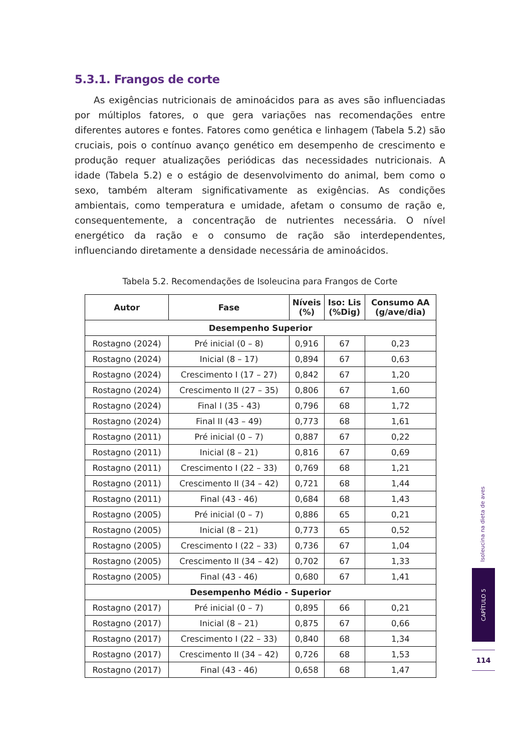5.3.1. Frangos de corte
As exigências nutricionais de aminoácidos para as aves são influenciadas por múltiplos fatores, o que gera variações nas recomendações entre diferentes autores e fontes. Fatores como genética e linhagem (Tabela 5.2) são cruciais, pois o contínuo avanço genético em desempenho de crescimento e produção requer atualizações periódicas das necessidades nutricionais. A idade (Tabela 5.2) e o estágio de desenvolvimento do animal, bem como o sexo, também alteram significativamente as exigências. As condições ambientais, como temperatura e umidade, afetam o consumo de ração e, consequentemente, a concentração de nutrientes necessária. O nível energético da ração e o consumo de ração são interdependentes, influenciando diretamente a densidade necessária de aminoácidos.
Tabela 5.2. Recomendações de Isoleucina para Frangos de Corte
| Autor | Fase | Níveis (%) | Iso: Lis (%Dig) | Consumo AA (g/ave/dia) |
| --- | --- | --- | --- | --- |
| Desempenho Superior | | | | |
| Rostagno (2024) | Pré inicial (0 – 8) | 0,916 | 67 | 0,23 |
| Rostagno (2024) | Inicial (8 – 17) | 0,894 | 67 | 0,63 |
| Rostagno (2024) | Crescimento I (17 – 27) | 0,842 | 67 | 1,20 |
| Rostagno (2024) | Crescimento II (27 – 35) | 0,806 | 67 | 1,60 |
| Rostagno (2024) | Final I (35 - 43) | 0,796 | 68 | 1,72 |
| Rostagno (2024) | Final II (43 – 49) | 0,773 | 68 | 1,61 |
| Rostagno (2011) | Pré inicial (0 – 7) | 0,887 | 67 | 0,22 |
| Rostagno (2011) | Inicial (8 – 21) | 0,816 | 67 | 0,69 |
| Rostagno (2011) | Crescimento I (22 – 33) | 0,769 | 68 | 1,21 |
| Rostagno (2011) | Crescimento II (34 – 42) | 0,721 | 68 | 1,44 |
| Rostagno (2011) | Final (43 - 46) | 0,684 | 68 | 1,43 |
| Rostagno (2005) | Pré inicial (0 – 7) | 0,886 | 65 | 0,21 |
| Rostagno (2005) | Inicial (8 – 21) | 0,773 | 65 | 0,52 |
| Rostagno (2005) | Crescimento I (22 – 33) | 0,736 | 67 | 1,04 |
| Rostagno (2005) | Crescimento II (34 – 42) | 0,702 | 67 | 1,33 |
| Rostagno (2005) | Final (43 - 46) | 0,680 | 67 | 1,41 |
| Desempenho Médio - Superior | | | | |
| Rostagno (2017) | Pré inicial (0 – 7) | 0,895 | 66 | 0,21 |
| Rostagno (2017) | Inicial (8 – 21) | 0,875 | 67 | 0,66 |
| Rostagno (2017) | Crescimento I (22 – 33) | 0,840 | 68 | 1,34 |
| Rostagno (2017) | Crescimento II (34 – 42) | 0,726 | 68 | 1,53 |
| Rostagno (2017) | Final (43 - 46) | 0,658 | 68 | 1,47 |
Isoleucina na dieta de aves
CAPÍTULO 5
114